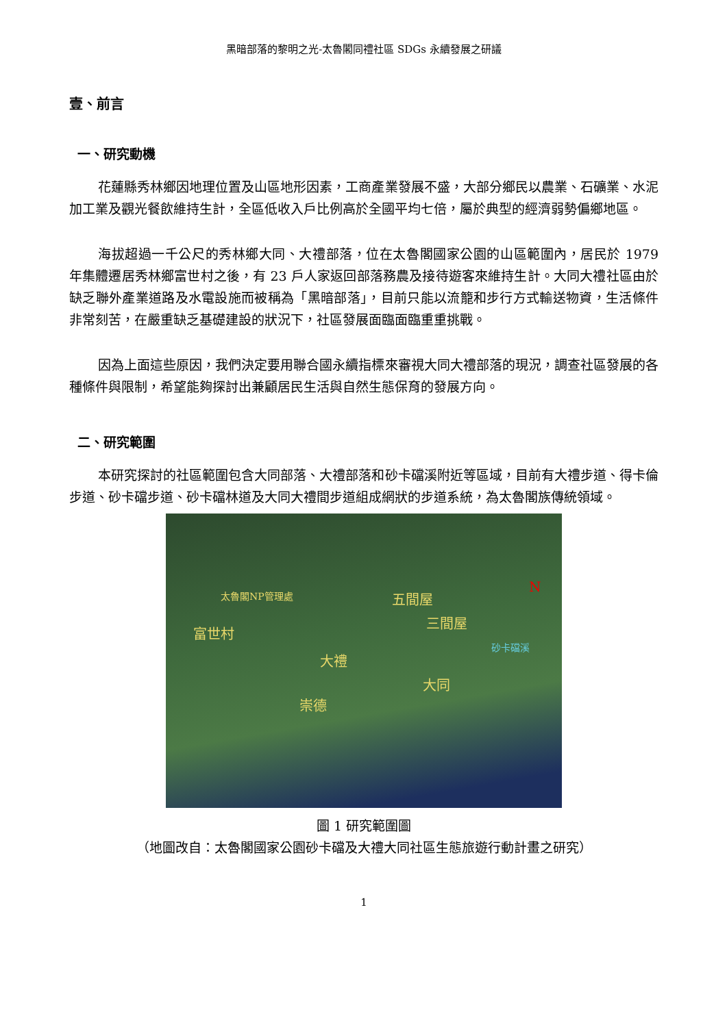黑暗部落的黎明之光-太魯閣同禮社區 SDGs 永續發展之研議
壹、前言
一、研究動機
花蓮縣秀林鄉因地理位置及山區地形因素，工商產業發展不盛，大部分鄉民以農業、石礦業、水泥加工業及觀光餐飲維持生計，全區低收入戶比例高於全國平均七倍，屬於典型的經濟弱勢偏鄉地區。
海拔超過一千公尺的秀林鄉大同、大禮部落，位在太魯閣國家公園的山區範圍內，居民於 1979 年集體遷居秀林鄉富世村之後，有 23 戶人家返回部落務農及接待遊客來維持生計。大同大禮社區由於缺乏聯外產業道路及水電設施而被稱為「黑暗部落」，目前只能以流籠和步行方式輸送物資，生活條件非常刻苦，在嚴重缺乏基礎建設的狀況下，社區發展面臨面臨重重挑戰。
因為上面這些原因，我們決定要用聯合國永續指標來審視大同大禮部落的現況，調查社區發展的各種條件與限制，希望能夠探討出兼顧居民生活與自然生態保育的發展方向。
二、研究範圍
本研究探討的社區範圍包含大同部落、大禮部落和砂卡礑溪附近等區域，目前有大禮步道、得卡倫步道、砂卡礑步道、砂卡礑林道及大同大禮間步道組成網狀的步道系統，為太魯閣族傳統領域。
太魯閣NP管理處
富世村
五間屋
三間屋
大禮
大同
崇德
砂卡礑溪
N
圖 1 研究範圍圖
（地圖改自：太魯閣國家公園砂卡礑及大禮大同社區生態旅遊行動計畫之研究）
1